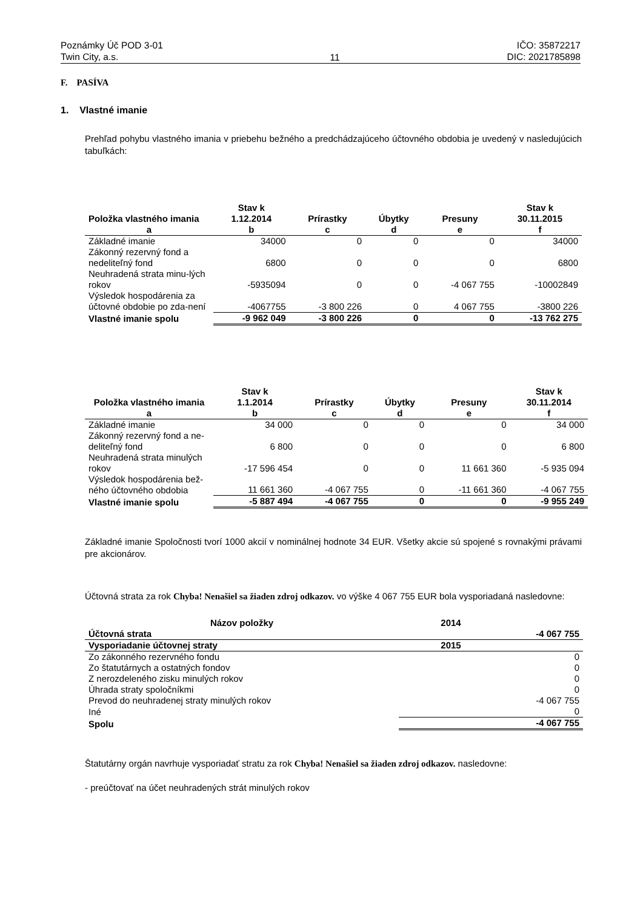Poznámky Úč POD 3-01
Twin City, a.s.
11
IČO: 35872217
DIC: 2021785898
F. PASÍVA
1. Vlastné imanie
Prehľad pohybu vlastného imania v priebehu bežného a predchádzajúceho účtovného obdobia je uvedený v nasledujúcich tabuľkách:
| Položka vlastného imania | Stav k 1.12.2014 | Prírastky | Úbytky | Presuny | Stav k 30.11.2015 |
| --- | --- | --- | --- | --- | --- |
| a | b | c | d | e | f |
| Základné imanie | 34000 | 0 | 0 | 0 | 34000 |
| Zákonný rezervný fond a nedeliteľný fond | 6800 | 0 | 0 | 0 | 6800 |
| Neuhradená strata minu-lých rokov | -5935094 | 0 | 0 | -4 067 755 | -10002849 |
| Výsledok hospodárenia za účtovné obdobie po zda-není | -4067755 | -3 800 226 | 0 | 4 067 755 | -3800 226 |
| Vlastné imanie spolu | -9 962 049 | -3 800 226 | 0 | 0 | -13 762 275 |
| Položka vlastného imania | Stav k 1.1.2014 | Prírastky | Úbytky | Presuny | Stav k 30.11.2014 |
| --- | --- | --- | --- | --- | --- |
| a | b | c | d | e | f |
| Základné imanie | 34 000 | 0 | 0 | 0 | 34 000 |
| Zákonný rezervný fond a ne-deliteľný fond | 6 800 | 0 | 0 | 0 | 6 800 |
| Neuhradená strata minulých rokov | -17 596 454 | 0 | 0 | 11 661 360 | -5 935 094 |
| Výsledok hospodárenia bež-ného účtovného obdobia | 11 661 360 | -4 067 755 | 0 | -11 661 360 | -4 067 755 |
| Vlastné imanie spolu | -5 887 494 | -4 067 755 | 0 | 0 | -9 955 249 |
Základné imanie Spoločnosti tvorí 1000 akcií v nominálnej hodnote 34 EUR. Všetky akcie sú spojené s rovnakými právami pre akcionárov.
Účtovná strata za rok Chyba! Nenašiel sa žiaden zdroj odkazov. vo výške 4 067 755 EUR bola vysporiadaná nasledovne:
| Názov položky | 2014 | |
| --- | --- | --- |
| Účtovná strata | | -4 067 755 |
| Vysporiadanie účtovnej straty | 2015 | |
| Zo zákonného rezervného fondu | | 0 |
| Zo štatutárnych a ostatných fondov | | 0 |
| Z nerozdeleného zisku minulých rokov | | 0 |
| Úhrada straty spoločníkmi | | 0 |
| Prevod do neuhradenej straty minulých rokov | | -4 067 755 |
| Iné | | 0 |
| Spolu | | -4 067 755 |
Štatutárny orgán navrhuje vysporiadať stratu za rok Chyba! Nenašiel sa žiaden zdroj odkazov. nasledovne:
- preúčtovať na účet neuhradených strát minulých rokov